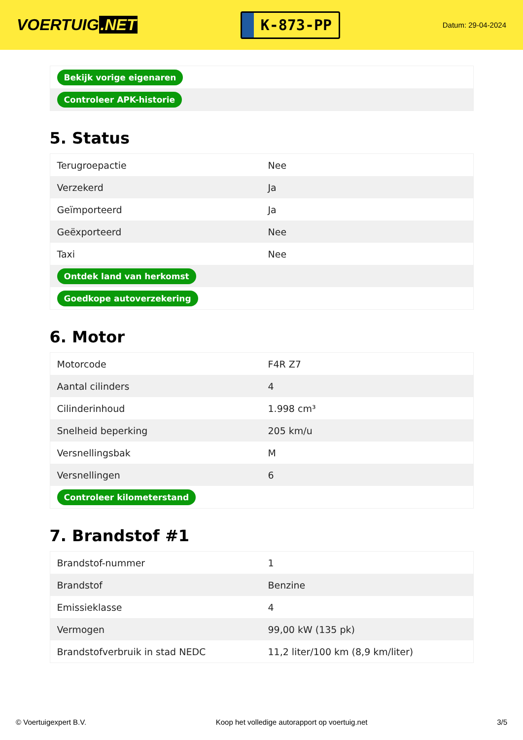VOERTUIG.NET
K-873-PP
Datum: 29-04-2024
| Bekijk vorige eigenaren |
| Controleer APK-historie |
5. Status
| Terugroepactie | Nee |
| Verzekerd | Ja |
| Geïmporteerd | Ja |
| Geëxporteerd | Nee |
| Taxi | Nee |
| Ontdek land van herkomst | |
| Goedkope autoverzekering | |
6. Motor
| Motorcode | F4R Z7 |
| Aantal cilinders | 4 |
| Cilinderinhoud | 1.998 cm³ |
| Snelheid beperking | 205 km/u |
| Versnellingsbak | M |
| Versnellingen | 6 |
| Controleer kilometerstand | |
7. Brandstof #1
| Brandstof-nummer | 1 |
| Brandstof | Benzine |
| Emissieklasse | 4 |
| Vermogen | 99,00 kW (135 pk) |
| Brandstofverbruik in stad NEDC | 11,2 liter/100 km (8,9 km/liter) |
© Voertuigexpert B.V. Koop het volledige autorapport op voertuig.net 3/5